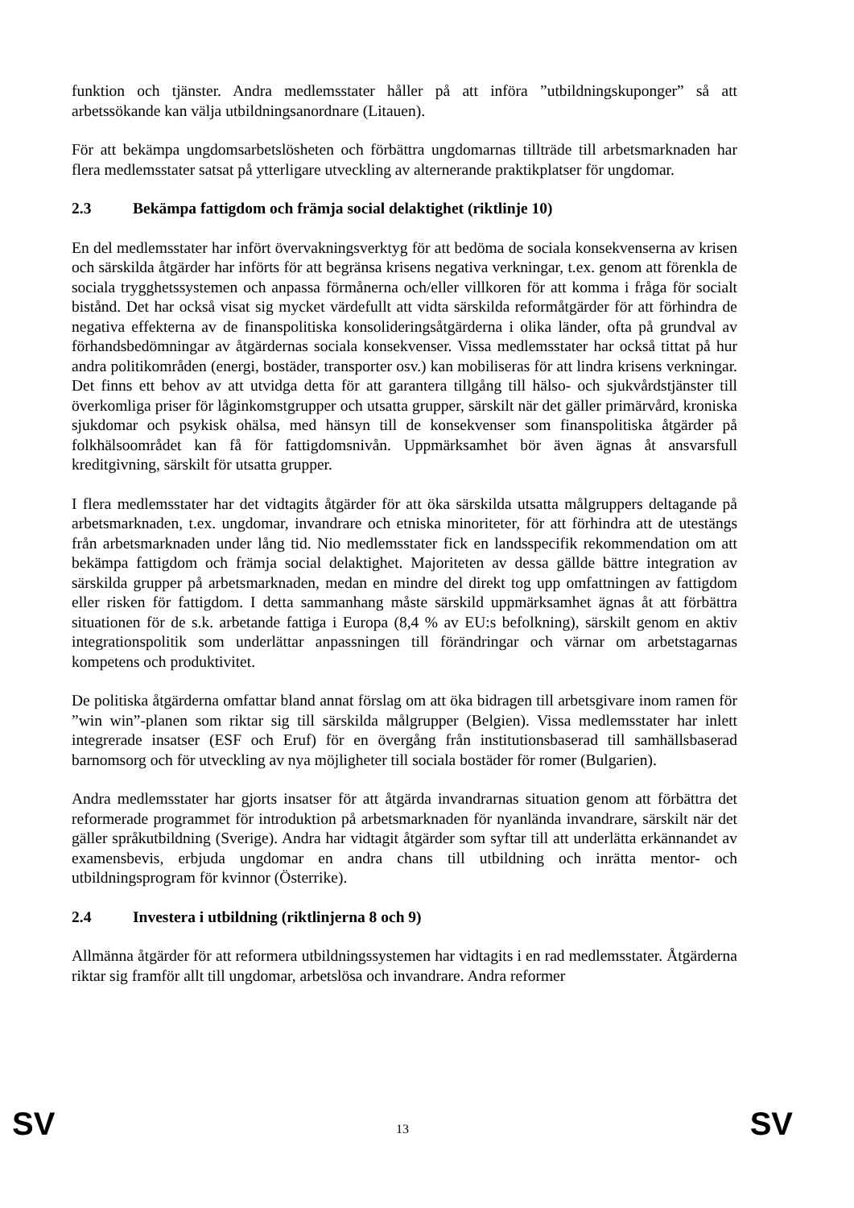funktion och tjänster. Andra medlemsstater håller på att införa ”utbildningskuponger” så att arbetssökande kan välja utbildningsanordnare (Litauen).
För att bekämpa ungdomsarbetslösheten och förbättra ungdomarnas tillträde till arbetsmarknaden har flera medlemsstater satsat på ytterligare utveckling av alternerande praktikplatser för ungdomar.
2.3 Bekämpa fattigdom och främja social delaktighet (riktlinje 10)
En del medlemsstater har infört övervakningsverktyg för att bedöma de sociala konsekvenserna av krisen och särskilda åtgärder har införts för att begränsa krisens negativa verkningar, t.ex. genom att förenkla de sociala trygghetssystemen och anpassa förmånerna och/eller villkoren för att komma i fråga för socialt bistånd. Det har också visat sig mycket värdefullt att vidta särskilda reformåtgärder för att förhindra de negativa effekterna av de finanspolitiska konsolideringsåtgärderna i olika länder, ofta på grundval av förhandsbedömningar av åtgärdernas sociala konsekvenser. Vissa medlemsstater har också tittat på hur andra politikområden (energi, bostäder, transporter osv.) kan mobiliseras för att lindra krisens verkningar. Det finns ett behov av att utvidga detta för att garantera tillgång till hälso- och sjukvårdstjänster till överkomliga priser för låginkomstgrupper och utsatta grupper, särskilt när det gäller primärvård, kroniska sjukdomar och psykisk ohälsa, med hänsyn till de konsekvenser som finanspolitiska åtgärder på folkhälsoområdet kan få för fattigdomsnivån. Uppmärksamhet bör även ägnas åt ansvarsfull kreditgivning, särskilt för utsatta grupper.
I flera medlemsstater har det vidtagits åtgärder för att öka särskilda utsatta målgruppers deltagande på arbetsmarknaden, t.ex. ungdomar, invandrare och etniska minoriteter, för att förhindra att de utestängs från arbetsmarknaden under lång tid. Nio medlemsstater fick en landsspecifik rekommendation om att bekämpa fattigdom och främja social delaktighet. Majoriteten av dessa gällde bättre integration av särskilda grupper på arbetsmarknaden, medan en mindre del direkt tog upp omfattningen av fattigdom eller risken för fattigdom. I detta sammanhang måste särskild uppmärksamhet ägnas åt att förbättra situationen för de s.k. arbetande fattiga i Europa (8,4 % av EU:s befolkning), särskilt genom en aktiv integrationspolitik som underlättar anpassningen till förändringar och värnar om arbetstagarnas kompetens och produktivitet.
De politiska åtgärderna omfattar bland annat förslag om att öka bidragen till arbetsgivare inom ramen för ”win win”-planen som riktar sig till särskilda målgrupper (Belgien). Vissa medlemsstater har inlett integrerade insatser (ESF och Eruf) för en övergång från institutionsbaserad till samhällsbaserad barnomsorg och för utveckling av nya möjligheter till sociala bostäder för romer (Bulgarien).
Andra medlemsstater har gjorts insatser för att åtgärda invandrarnas situation genom att förbättra det reformerade programmet för introduktion på arbetsmarknaden för nyanlända invandrare, särskilt när det gäller språkutbildning (Sverige). Andra har vidtagit åtgärder som syftar till att underlätta erkännandet av examensbevis, erbjuda ungdomar en andra chans till utbildning och inrätta mentor- och utbildningsprogram för kvinnor (Österrike).
2.4 Investera i utbildning (riktlinjerna 8 och 9)
Allmänna åtgärder för att reformera utbildningssystemen har vidtagits i en rad medlemsstater. Åtgärderna riktar sig framför allt till ungdomar, arbetslösa och invandrare. Andra reformer
SV 13 SV